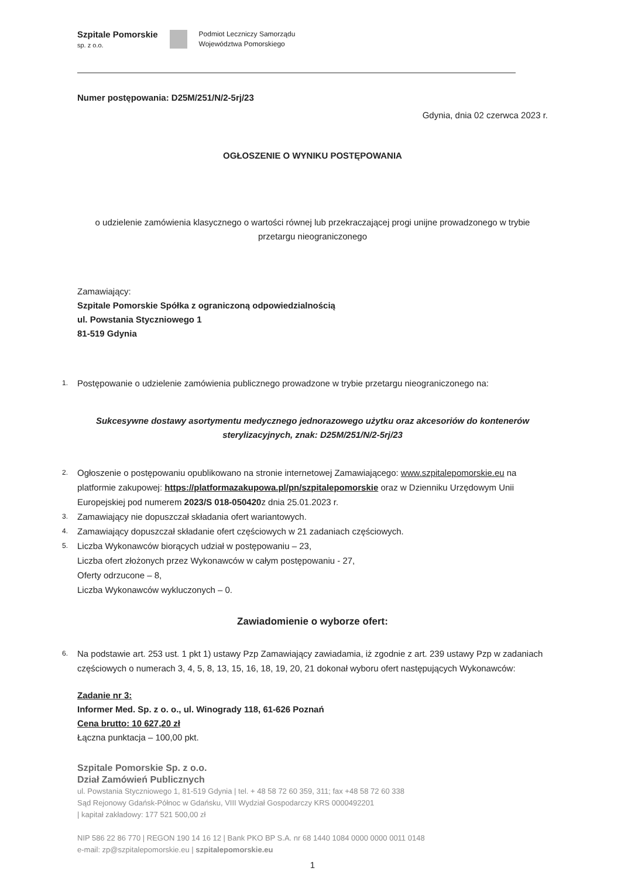Szpitale Pomorskie
sp. z o.o.
Podmiot Leczniczy Samorządu
Województwa Pomorskiego
Numer postępowania: D25M/251/N/2-5rj/23
Gdynia, dnia 02 czerwca 2023 r.
OGŁOSZENIE O WYNIKU POSTĘPOWANIA
o udzielenie zamówienia klasycznego o wartości równej lub przekraczającej progi unijne prowadzonego w trybie przetargu nieograniczonego
Zamawiający:
Szpitale Pomorskie Spółka z ograniczoną odpowiedzialnością
ul. Powstania Styczniowego 1
81-519 Gdynia
1. Postępowanie o udzielenie zamówienia publicznego prowadzone w trybie przetargu nieograniczonego na:
Sukcesywne dostawy asortymentu medycznego jednorazowego użytku oraz akcesoriów do kontenerów sterylizacyjnych, znak: D25M/251/N/2-5rj/23
2. Ogłoszenie o postępowaniu opublikowano na stronie internetowej Zamawiającego: www.szpitalepomorskie.eu na platformie zakupowej: https://platformazakupowa.pl/pn/szpitalepomorskie oraz w Dzienniku Urzędowym Unii Europejskiej pod numerem 2023/S 018-050420z dnia 25.01.2023 r.
3. Zamawiający nie dopuszczał składania ofert wariantowych.
4. Zamawiający dopuszczał składanie ofert częściowych w 21 zadaniach częściowych.
5. Liczba Wykonawców biorących udział w postępowaniu – 23,
Liczba ofert złożonych przez Wykonawców w całym postępowaniu - 27,
Oferty odrzucone – 8,
Liczba Wykonawców wykluczonych – 0.
Zawiadomienie o wyborze ofert:
6. Na podstawie art. 253 ust. 1 pkt 1) ustawy Pzp Zamawiający zawiadamia, iż zgodnie z art. 239 ustawy Pzp w zadaniach częściowych o numerach 3, 4, 5, 8, 13, 15, 16, 18, 19, 20, 21 dokonał wyboru ofert następujących Wykonawców:
Zadanie nr 3:
Informer Med. Sp. z o. o., ul. Winogrady 118, 61-626 Poznań
Cena brutto: 10 627,20 zł
Łączna punktacja – 100,00 pkt.
Szpitale Pomorskie Sp. z o.o.
Dział Zamówień Publicznych
ul. Powstania Styczniowego 1, 81-519 Gdynia | tel. + 48 58 72 60 359, 311; fax +48 58 72 60 338
Sąd Rejonowy Gdańsk-Północ w Gdańsku, VIII Wydział Gospodarczy KRS 0000492201
| kapitał zakładowy: 177 521 500,00 zł
NIP 586 22 86 770 | REGON 190 14 16 12 | Bank PKO BP S.A. nr 68 1440 1084 0000 0000 0011 0148
e-mail: zp@szpitalepomorskie.eu | szpitalepomorskie.eu
1